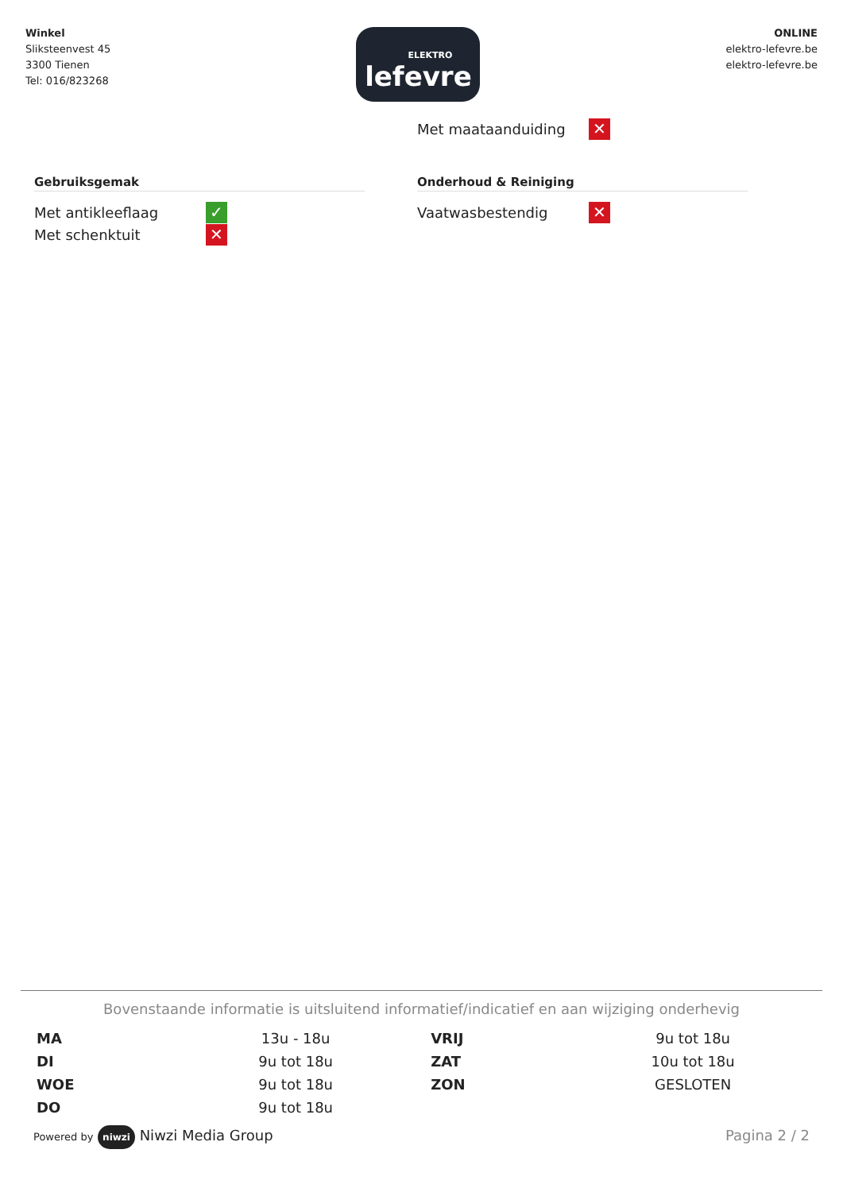Winkel
Sliksteenvest 45
3300 Tienen
Tel: 016/823268
ELEKTRO
lefevre
ONLINE
elektro-lefevre.be
elektro-lefevre.be
Met maataanduiding
✕
Gebruiksgemak
Met antikleeflaag
✓
Met schenktuit
✕
Onderhoud & Reiniging
Vaatwasbestendig
✕
Bovenstaande informatie is uitsluitend informatief/indicatief en aan wijziging onderhevig
| MA | 13u - 18u | VRIJ | 9u tot 18u |
| DI | 9u tot 18u | ZAT | 10u tot 18u |
| WOE | 9u tot 18u | ZON | GESLOTEN |
| DO | 9u tot 18u | | |
Powered by niwzi Niwzi Media Group
Pagina 2 / 2